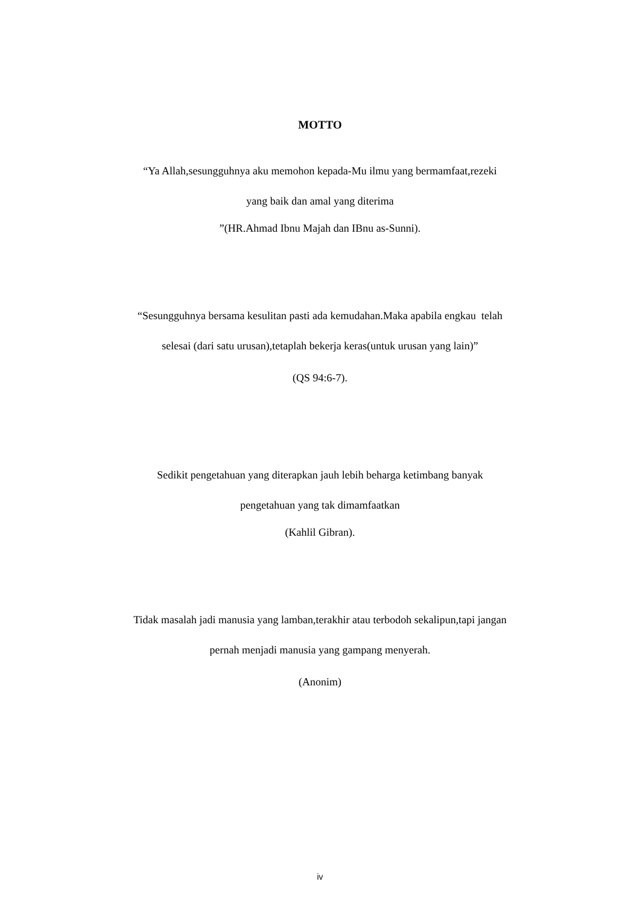MOTTO
“Ya Allah,sesungguhnya aku memohon kepada-Mu ilmu yang bermamfaat,rezeki
yang baik dan amal yang diterima
”(HR.Ahmad Ibnu Majah dan IBnu as-Sunni).
“Sesungguhnya bersama kesulitan pasti ada kemudahan.Maka apabila engkau telah
selesai (dari satu urusan),tetaplah bekerja keras(untuk urusan yang lain)”
(QS 94:6-7).
Sedikit pengetahuan yang diterapkan jauh lebih beharga ketimbang banyak
pengetahuan yang tak dimamfaatkan
(Kahlil Gibran).
Tidak masalah jadi manusia yang lamban,terakhir atau terbodoh sekalipun,tapi jangan
pernah menjadi manusia yang gampang menyerah.
(Anonim)
iv